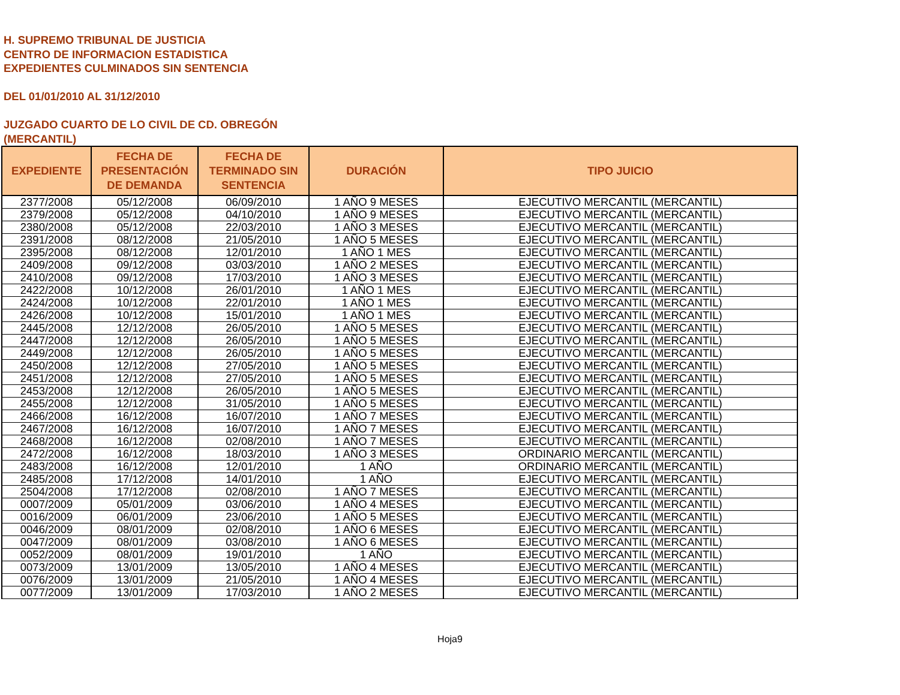H. SUPREMO TRIBUNAL DE JUSTICIA
CENTRO DE INFORMACION ESTADISTICA
EXPEDIENTES CULMINADOS SIN SENTENCIA
DEL 01/01/2010 AL 31/12/2010
JUZGADO CUARTO DE LO CIVIL DE CD. OBREGÓN
(MERCANTIL)
| EXPEDIENTE | FECHA DE PRESENTACIÓN DE DEMANDA | FECHA DE TERMINADO SIN SENTENCIA | DURACIÓN | TIPO JUICIO |
| --- | --- | --- | --- | --- |
| 2377/2008 | 05/12/2008 | 06/09/2010 | 1 AÑO 9 MESES | EJECUTIVO MERCANTIL (MERCANTIL) |
| 2379/2008 | 05/12/2008 | 04/10/2010 | 1 AÑO 9 MESES | EJECUTIVO MERCANTIL (MERCANTIL) |
| 2380/2008 | 05/12/2008 | 22/03/2010 | 1 AÑO 3 MESES | EJECUTIVO MERCANTIL (MERCANTIL) |
| 2391/2008 | 08/12/2008 | 21/05/2010 | 1 AÑO 5 MESES | EJECUTIVO MERCANTIL (MERCANTIL) |
| 2395/2008 | 08/12/2008 | 12/01/2010 | 1 AÑO 1 MES | EJECUTIVO MERCANTIL (MERCANTIL) |
| 2409/2008 | 09/12/2008 | 03/03/2010 | 1 AÑO 2 MESES | EJECUTIVO MERCANTIL (MERCANTIL) |
| 2410/2008 | 09/12/2008 | 17/03/2010 | 1 AÑO 3 MESES | EJECUTIVO MERCANTIL (MERCANTIL) |
| 2422/2008 | 10/12/2008 | 26/01/2010 | 1 AÑO 1 MES | EJECUTIVO MERCANTIL (MERCANTIL) |
| 2424/2008 | 10/12/2008 | 22/01/2010 | 1 AÑO 1 MES | EJECUTIVO MERCANTIL (MERCANTIL) |
| 2426/2008 | 10/12/2008 | 15/01/2010 | 1 AÑO 1 MES | EJECUTIVO MERCANTIL (MERCANTIL) |
| 2445/2008 | 12/12/2008 | 26/05/2010 | 1 AÑO 5 MESES | EJECUTIVO MERCANTIL (MERCANTIL) |
| 2447/2008 | 12/12/2008 | 26/05/2010 | 1 AÑO 5 MESES | EJECUTIVO MERCANTIL (MERCANTIL) |
| 2449/2008 | 12/12/2008 | 26/05/2010 | 1 AÑO 5 MESES | EJECUTIVO MERCANTIL (MERCANTIL) |
| 2450/2008 | 12/12/2008 | 27/05/2010 | 1 AÑO 5 MESES | EJECUTIVO MERCANTIL (MERCANTIL) |
| 2451/2008 | 12/12/2008 | 27/05/2010 | 1 AÑO 5 MESES | EJECUTIVO MERCANTIL (MERCANTIL) |
| 2453/2008 | 12/12/2008 | 26/05/2010 | 1 AÑO 5 MESES | EJECUTIVO MERCANTIL (MERCANTIL) |
| 2455/2008 | 12/12/2008 | 31/05/2010 | 1 AÑO 5 MESES | EJECUTIVO MERCANTIL (MERCANTIL) |
| 2466/2008 | 16/12/2008 | 16/07/2010 | 1 AÑO 7 MESES | EJECUTIVO MERCANTIL (MERCANTIL) |
| 2467/2008 | 16/12/2008 | 16/07/2010 | 1 AÑO 7 MESES | EJECUTIVO MERCANTIL (MERCANTIL) |
| 2468/2008 | 16/12/2008 | 02/08/2010 | 1 AÑO 7 MESES | EJECUTIVO MERCANTIL (MERCANTIL) |
| 2472/2008 | 16/12/2008 | 18/03/2010 | 1 AÑO 3 MESES | ORDINARIO MERCANTIL (MERCANTIL) |
| 2483/2008 | 16/12/2008 | 12/01/2010 | 1 AÑO | ORDINARIO MERCANTIL (MERCANTIL) |
| 2485/2008 | 17/12/2008 | 14/01/2010 | 1 AÑO | EJECUTIVO MERCANTIL (MERCANTIL) |
| 2504/2008 | 17/12/2008 | 02/08/2010 | 1 AÑO 7 MESES | EJECUTIVO MERCANTIL (MERCANTIL) |
| 0007/2009 | 05/01/2009 | 03/06/2010 | 1 AÑO 4 MESES | EJECUTIVO MERCANTIL (MERCANTIL) |
| 0016/2009 | 06/01/2009 | 23/06/2010 | 1 AÑO 5 MESES | EJECUTIVO MERCANTIL (MERCANTIL) |
| 0046/2009 | 08/01/2009 | 02/08/2010 | 1 AÑO 6 MESES | EJECUTIVO MERCANTIL (MERCANTIL) |
| 0047/2009 | 08/01/2009 | 03/08/2010 | 1 AÑO 6 MESES | EJECUTIVO MERCANTIL (MERCANTIL) |
| 0052/2009 | 08/01/2009 | 19/01/2010 | 1 AÑO | EJECUTIVO MERCANTIL (MERCANTIL) |
| 0073/2009 | 13/01/2009 | 13/05/2010 | 1 AÑO 4 MESES | EJECUTIVO MERCANTIL (MERCANTIL) |
| 0076/2009 | 13/01/2009 | 21/05/2010 | 1 AÑO 4 MESES | EJECUTIVO MERCANTIL (MERCANTIL) |
| 0077/2009 | 13/01/2009 | 17/03/2010 | 1 AÑO 2 MESES | EJECUTIVO MERCANTIL (MERCANTIL) |
Hoja9